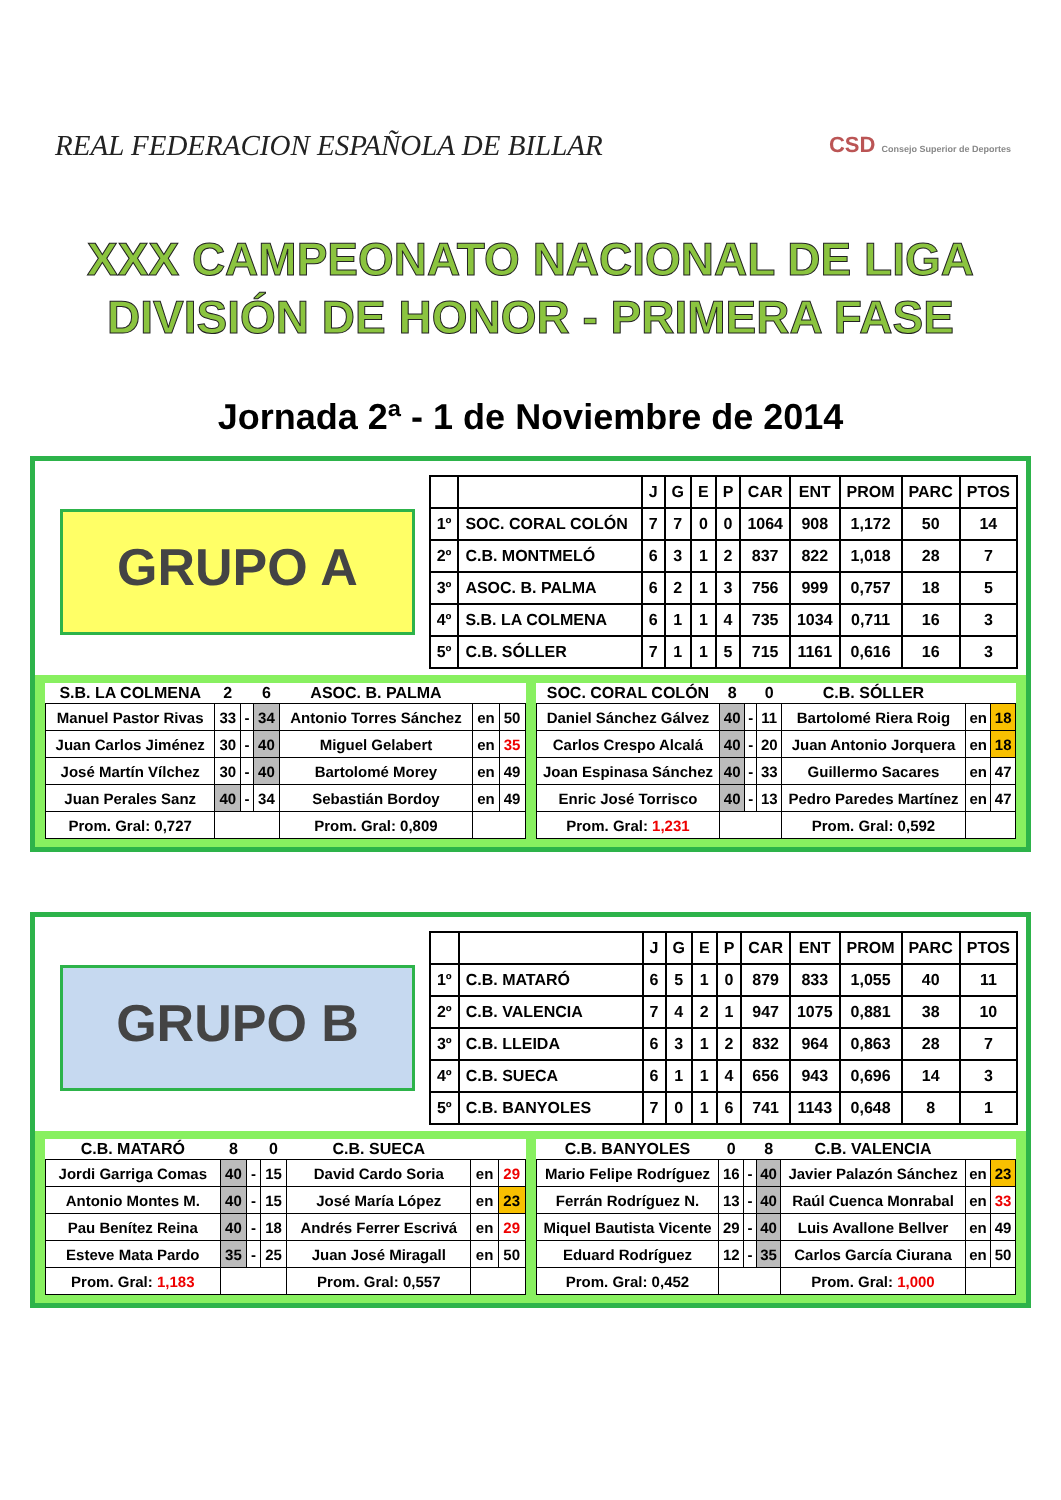REAL FEDERACION ESPAÑOLA DE BILLAR
CSD Consejo Superior de Deportes
XXX CAMPEONATO NACIONAL DE LIGA
DIVISIÓN DE HONOR - PRIMERA FASE
Jornada 2ª - 1 de Noviembre de 2014
GRUPO A
| | | J | G | E | P | CAR | ENT | PROM | PARC | PTOS |
| 1º | SOC. CORAL COLÓN | 7 | 7 | 0 | 0 | 1064 | 908 | 1,172 | 50 | 14 |
| 2º | C.B. MONTMELÓ | 6 | 3 | 1 | 2 | 837 | 822 | 1,018 | 28 | 7 |
| 3º | ASOC. B. PALMA | 6 | 2 | 1 | 3 | 756 | 999 | 0,757 | 18 | 5 |
| 4º | S.B. LA COLMENA | 6 | 1 | 1 | 4 | 735 | 1034 | 0,711 | 16 | 3 |
| 5º | C.B. SÓLLER | 7 | 1 | 1 | 5 | 715 | 1161 | 0,616 | 16 | 3 |
| S.B. LA COLMENA | 2 | | 6 | ASOC. B. PALMA | | |
| --- | --- | --- | --- | --- | --- | --- |
| Manuel Pastor Rivas | 33 | - | 34 | Antonio Torres Sánchez | en | 50 |
| Juan Carlos Jiménez | 30 | - | 40 | Miguel Gelabert | en | 35 |
| José Martín Vílchez | 30 | - | 40 | Bartolomé Morey | en | 49 |
| Juan Perales Sanz | 40 | - | 34 | Sebastián Bordoy | en | 49 |
| Prom. Gral: 0,727 | | | | Prom. Gral: 0,809 | | |
| SOC. CORAL COLÓN | 8 | | 0 | C.B. SÓLLER | | |
| --- | --- | --- | --- | --- | --- | --- |
| Daniel Sánchez Gálvez | 40 | - | 11 | Bartolomé Riera Roig | en | 18 |
| Carlos Crespo Alcalá | 40 | - | 20 | Juan Antonio Jorquera | en | 18 |
| Joan Espinasa Sánchez | 40 | - | 33 | Guillermo Sacares | en | 47 |
| Enric José Torrisco | 40 | - | 13 | Pedro Paredes Martínez | en | 47 |
| Prom. Gral: 1,231 | | | | Prom. Gral: 0,592 | | |
GRUPO B
| | | J | G | E | P | CAR | ENT | PROM | PARC | PTOS |
| 1º | C.B. MATARÓ | 6 | 5 | 1 | 0 | 879 | 833 | 1,055 | 40 | 11 |
| 2º | C.B. VALENCIA | 7 | 4 | 2 | 1 | 947 | 1075 | 0,881 | 38 | 10 |
| 3º | C.B. LLEIDA | 6 | 3 | 1 | 2 | 832 | 964 | 0,863 | 28 | 7 |
| 4º | C.B. SUECA | 6 | 1 | 1 | 4 | 656 | 943 | 0,696 | 14 | 3 |
| 5º | C.B. BANYOLES | 7 | 0 | 1 | 6 | 741 | 1143 | 0,648 | 8 | 1 |
| C.B. MATARÓ | 8 | | 0 | C.B. SUECA | | |
| --- | --- | --- | --- | --- | --- | --- |
| Jordi Garriga Comas | 40 | - | 15 | David Cardo Soria | en | 29 |
| Antonio Montes M. | 40 | - | 15 | José María López | en | 23 |
| Pau Benítez Reina | 40 | - | 18 | Andrés Ferrer Escrivá | en | 29 |
| Esteve Mata Pardo | 35 | - | 25 | Juan José Miragall | en | 50 |
| Prom. Gral: 1,183 | | | | Prom. Gral: 0,557 | | |
| C.B. BANYOLES | 0 | | 8 | C.B. VALENCIA | | |
| --- | --- | --- | --- | --- | --- | --- |
| Mario Felipe Rodríguez | 16 | - | 40 | Javier Palazón Sánchez | en | 23 |
| Ferrán Rodríguez N. | 13 | - | 40 | Raúl Cuenca Monrabal | en | 33 |
| Miquel Bautista Vicente | 29 | - | 40 | Luis Avallone Bellver | en | 49 |
| Eduard Rodríguez | 12 | - | 35 | Carlos García Ciurana | en | 50 |
| Prom. Gral: 0,452 | | | | Prom. Gral: 1,000 | | |